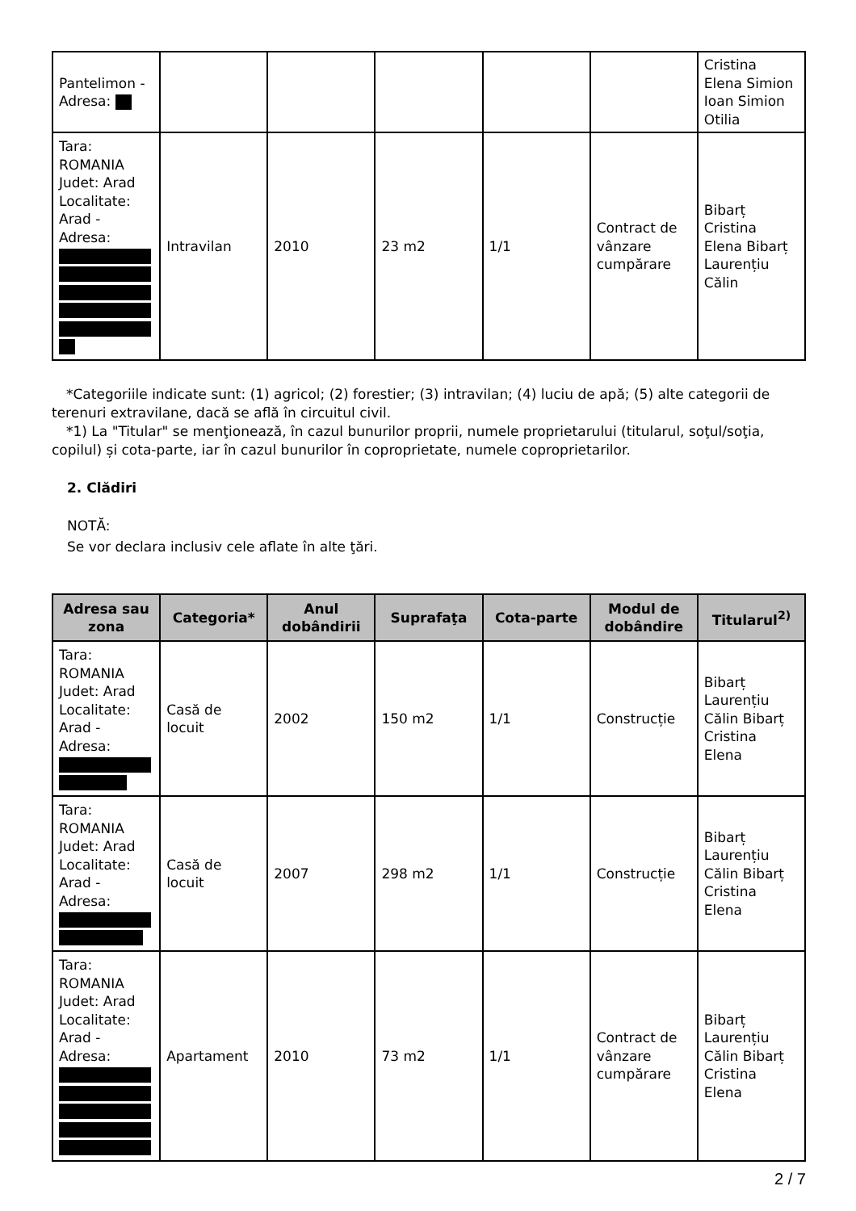| Pantelimon - Adresa: | | | | | | Cristina Elena Simion Ioan Simion Otilia |
| Tara: ROMANIA Judet: Arad Localitate: Arad - Adresa: | Intravilan | 2010 | 23 m2 | 1/1 | Contract de vânzare cumpărare | Bibarț Cristina Elena Bibarț Laurențiu Călin |
*Categoriile indicate sunt: (1) agricol; (2) forestier; (3) intravilan; (4) luciu de apă; (5) alte categorii de terenuri extravilane, dacă se află în circuitul civil.
*1) La "Titular" se menţionează, în cazul bunurilor proprii, numele proprietarului (titularul, soţul/soţia, copilul) și cota-parte, iar în cazul bunurilor în coproprietate, numele coproprietarilor.
2. Clădiri
NOTĂ:
Se vor declara inclusiv cele aflate în alte ţări.
| Adresa sau zona | Categoria* | Anul dobândirii | Suprafaţa | Cota-parte | Modul de dobândire | Titularul<sup>2)</sup> |
| --- | --- | --- | --- | --- | --- | --- |
| Tara: ROMANIA Judet: Arad Localitate: Arad - Adresa: | Casă de locuit | 2002 | 150 m2 | 1/1 | Construcție | Bibarț Laurențiu Călin Bibarț Cristina Elena |
| Tara: ROMANIA Judet: Arad Localitate: Arad - Adresa: | Casă de locuit | 2007 | 298 m2 | 1/1 | Construcție | Bibarț Laurențiu Călin Bibarț Cristina Elena |
| Tara: ROMANIA Judet: Arad Localitate: Arad - Adresa: | Apartament | 2010 | 73 m2 | 1/1 | Contract de vânzare cumpărare | Bibarț Laurențiu Călin Bibarț Cristina Elena |
2 / 7